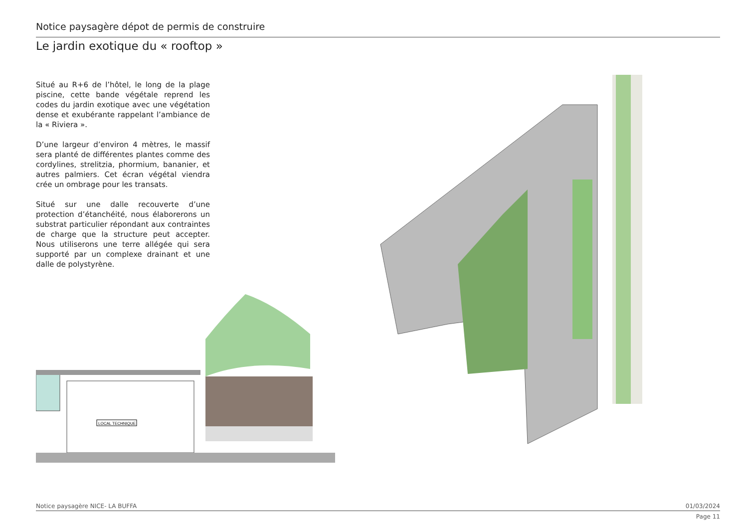Notice paysagère dépot de permis de construire
Le jardin exotique du « rooftop »
Situé au R+6 de l’hôtel, le long de la plage piscine, cette bande végétale reprend les codes du jardin exotique avec une végétation dense et exubérante rappelant l’ambiance de la « Riviera ».
D’une largeur d’environ 4 mètres, le massif sera planté de différentes plantes comme des cordylines, strelitzia, phormium, bananier, et autres palmiers. Cet écran végétal viendra crée un ombrage pour les transats.
Situé sur une dalle recouverte d’une protection d’étanchéité, nous élaborerons un substrat particulier répondant aux contraintes de charge que la structure peut accepter. Nous utiliserons une terre allégée qui sera supporté par un complexe drainant et une dalle de polystyrène.
LOCAL TECHNIQUE
Notice paysagère NICE- LA BUFFA 01/03/2024
Page 11